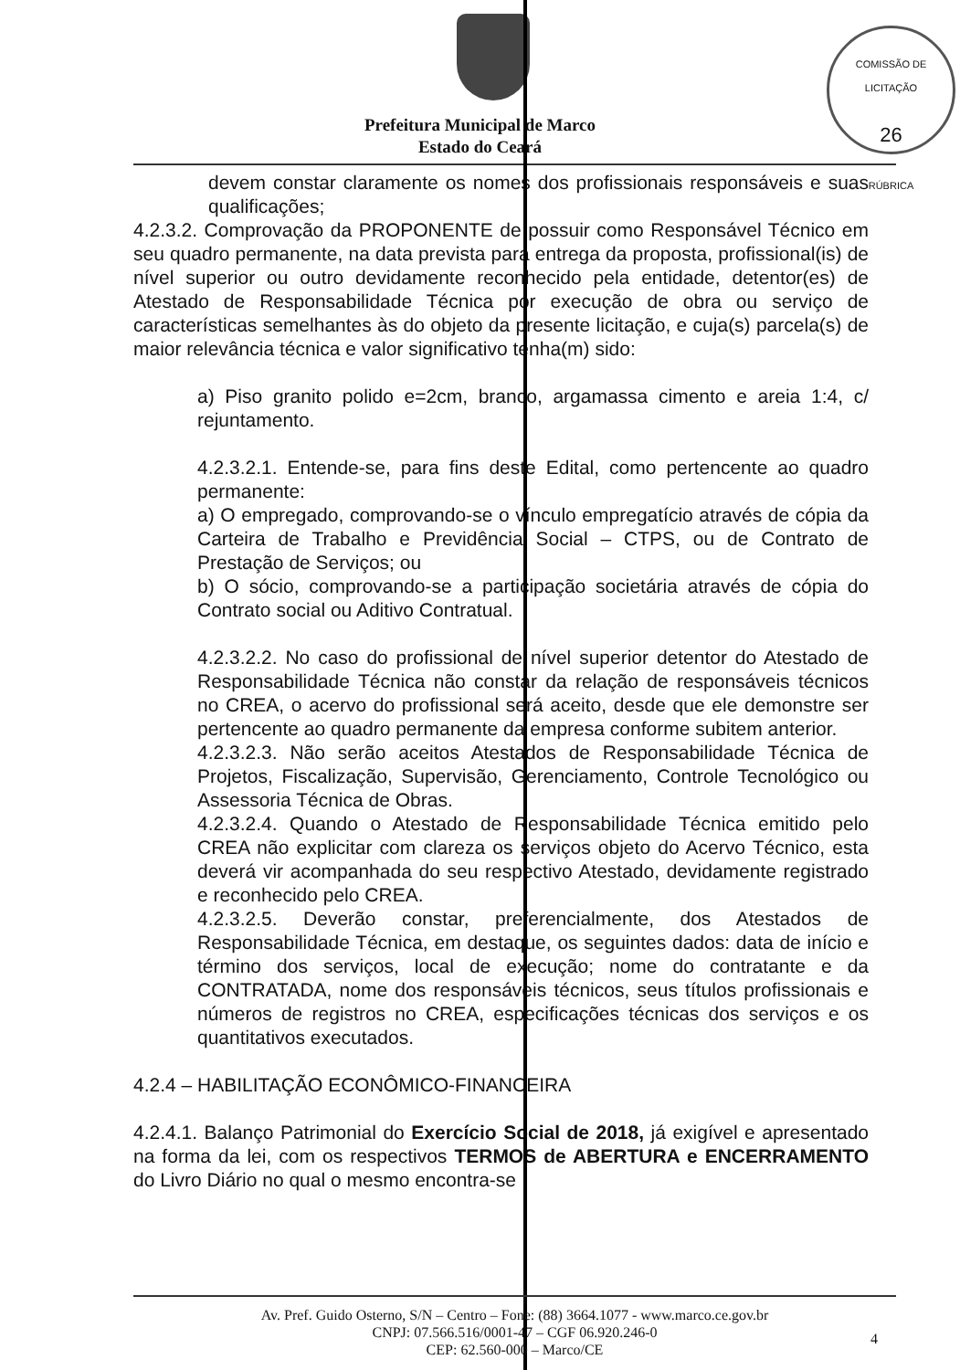COMISSÃO DE LICITAÇÃO
26
RÚBRICA
Prefeitura Municipal de Marco
Estado do Ceará
devem constar claramente os nomes dos profissionais responsáveis e suas qualificações;
4.2.3.2. Comprovação da PROPONENTE de possuir como Responsável Técnico em seu quadro permanente, na data prevista para entrega da proposta, profissional(is) de nível superior ou outro devidamente reconhecido pela entidade, detentor(es) de Atestado de Responsabilidade Técnica por execução de obra ou serviço de características semelhantes às do objeto da presente licitação, e cuja(s) parcela(s) de maior relevância técnica e valor significativo tenha(m) sido:
a) Piso granito polido e=2cm, branco, argamassa cimento e areia 1:4, c/ rejuntamento.
4.2.3.2.1. Entende-se, para fins deste Edital, como pertencente ao quadro permanente:
a) O empregado, comprovando-se o vínculo empregatício através de cópia da Carteira de Trabalho e Previdência Social – CTPS, ou de Contrato de Prestação de Serviços; ou
b) O sócio, comprovando-se a participação societária através de cópia do Contrato social ou Aditivo Contratual.
4.2.3.2.2. No caso do profissional de nível superior detentor do Atestado de Responsabilidade Técnica não constar da relação de responsáveis técnicos no CREA, o acervo do profissional será aceito, desde que ele demonstre ser pertencente ao quadro permanente da empresa conforme subitem anterior.
4.2.3.2.3. Não serão aceitos Atestados de Responsabilidade Técnica de Projetos, Fiscalização, Supervisão, Gerenciamento, Controle Tecnológico ou Assessoria Técnica de Obras.
4.2.3.2.4. Quando o Atestado de Responsabilidade Técnica emitido pelo CREA não explicitar com clareza os serviços objeto do Acervo Técnico, esta deverá vir acompanhada do seu respectivo Atestado, devidamente registrado e reconhecido pelo CREA.
4.2.3.2.5. Deverão constar, preferencialmente, dos Atestados de Responsabilidade Técnica, em destaque, os seguintes dados: data de início e término dos serviços, local de execução; nome do contratante e da CONTRATADA, nome dos responsáveis técnicos, seus títulos profissionais e números de registros no CREA, especificações técnicas dos serviços e os quantitativos executados.
4.2.4 – HABILITAÇÃO ECONÔMICO-FINANCEIRA
4.2.4.1. Balanço Patrimonial do Exercício Social de 2018, já exigível e apresentado na forma da lei, com os respectivos TERMOS de ABERTURA e ENCERRAMENTO do Livro Diário no qual o mesmo encontra-se
Av. Pref. Guido Osterno, S/N – Centro – Fone: (88) 3664.1077 - www.marco.ce.gov.br
CNPJ: 07.566.516/0001-47 – CGF 06.920.246-0
CEP: 62.560-000 – Marco/CE
4